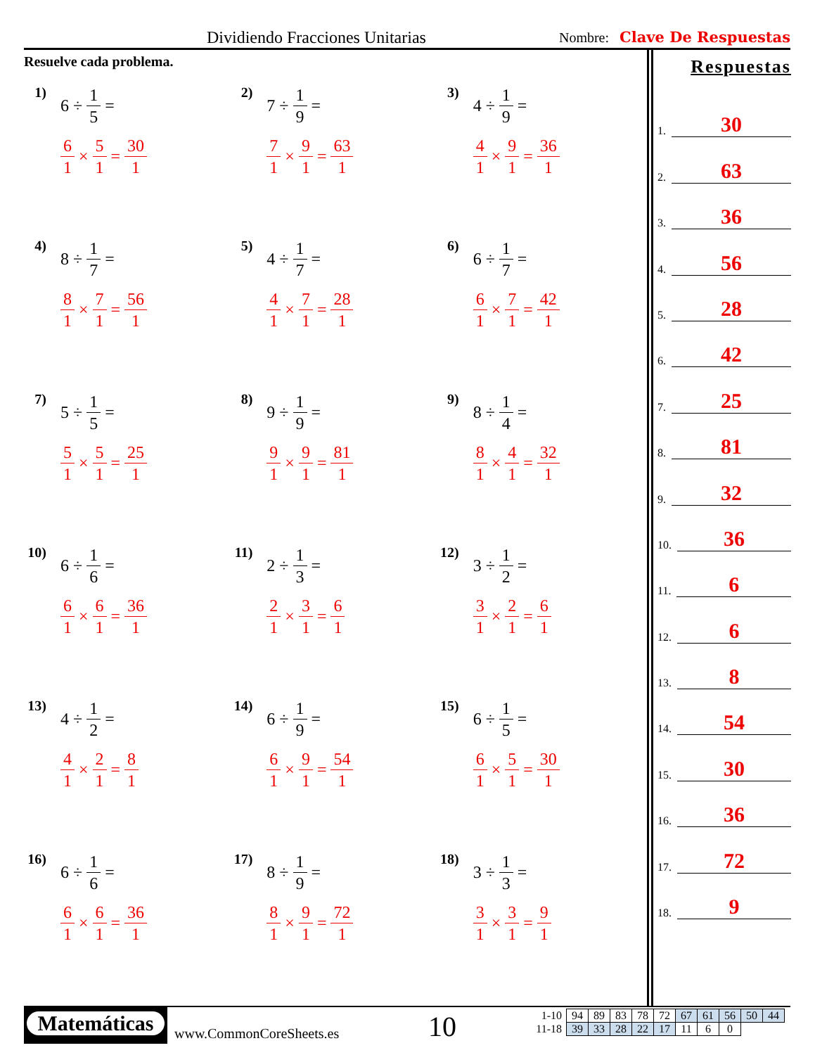Dividiendo Fracciones Unitarias Nombre: Clave De Respuestas
Resuelve cada problema.
1) 6 ÷ 1 5 =
6 1 × 5 1 = 30 1
2) 7 ÷ 1 9 =
7 1 × 9 1 = 63 1
3) 4 ÷ 1 9 =
4 1 × 9 1 = 36 1
4) 8 ÷ 1 7 =
8 1 × 7 1 = 56 1
5) 4 ÷ 1 7 =
4 1 × 7 1 = 28 1
6) 6 ÷ 1 7 =
6 1 × 7 1 = 42 1
7) 5 ÷ 1 5 =
5 1 × 5 1 = 25 1
8) 9 ÷ 1 9 =
9 1 × 9 1 = 81 1
9) 8 ÷ 1 4 =
8 1 × 4 1 = 32 1
10)
6 ÷ 1 6 =
6 1 × 6 1 = 36 1
11)
2 ÷ 1 3 =
2 1 × 3 1 = 6 1
12)
3 ÷ 1 2 =
3 1 × 2 1 = 6 1
13)
4 ÷ 1 2 =
4 1 × 2 1 = 8 1
14)
6 ÷ 1 9 =
6 1 × 9 1 = 54 1
15)
6 ÷ 1 5 =
6 1 × 5 1 = 30 1
16)
6 ÷ 1 6 =
6 1 × 6 1 = 36 1
17)
8 ÷ 1 9 =
8 1 × 9 1 = 72 1
18)
3 ÷ 1 3 =
3 1 × 3 1 = 9 1
Respuestas
1. 30
2. 63
3. 36
4. 56
5. 28
6. 42
7. 25
8. 81
9. 32
10. 36
11. 6
12. 6
13. 8
14. 54
15. 30
16. 36
17. 72
18. 9
Matemáticas
www.CommonCoreSheets.es 10
| 1-10 | 94 | 89 | 83 | 78 | 72 | 67 | 61 | 56 | 50 | 44 |
| 11-18 | 39 | 33 | 28 | 22 | 17 | 11 | 6 | 0 | | |